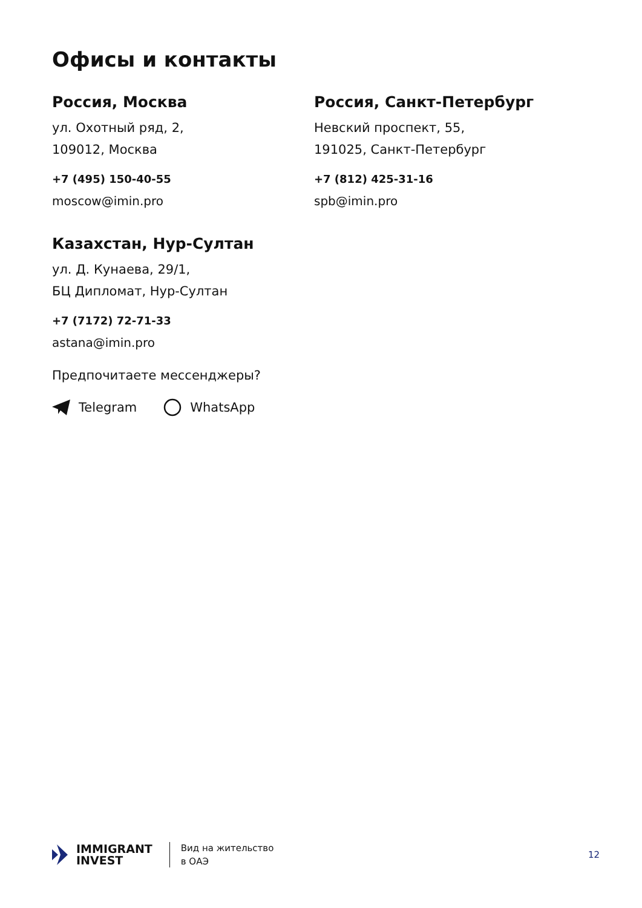Офисы и контакты
Россия, Москва
ул. Охотный ряд, 2,
109012, Москва
+7 (495) 150-40-55
moscow@imin.pro
Россия, Санкт-Петербург
Невский проспект, 55,
191025, Санкт-Петербург
+7 (812) 425-31-16
spb@imin.pro
Казахстан, Нур-Султан
ул. Д. Кунаева, 29/1,
БЦ Дипломат, Нур-Султан
+7 (7172) 72-71-33
astana@imin.pro
Предпочитаете мессенджеры?
Telegram WhatsApp
IMMIGRANT
INVEST
Вид на жительство
в ОАЭ
12